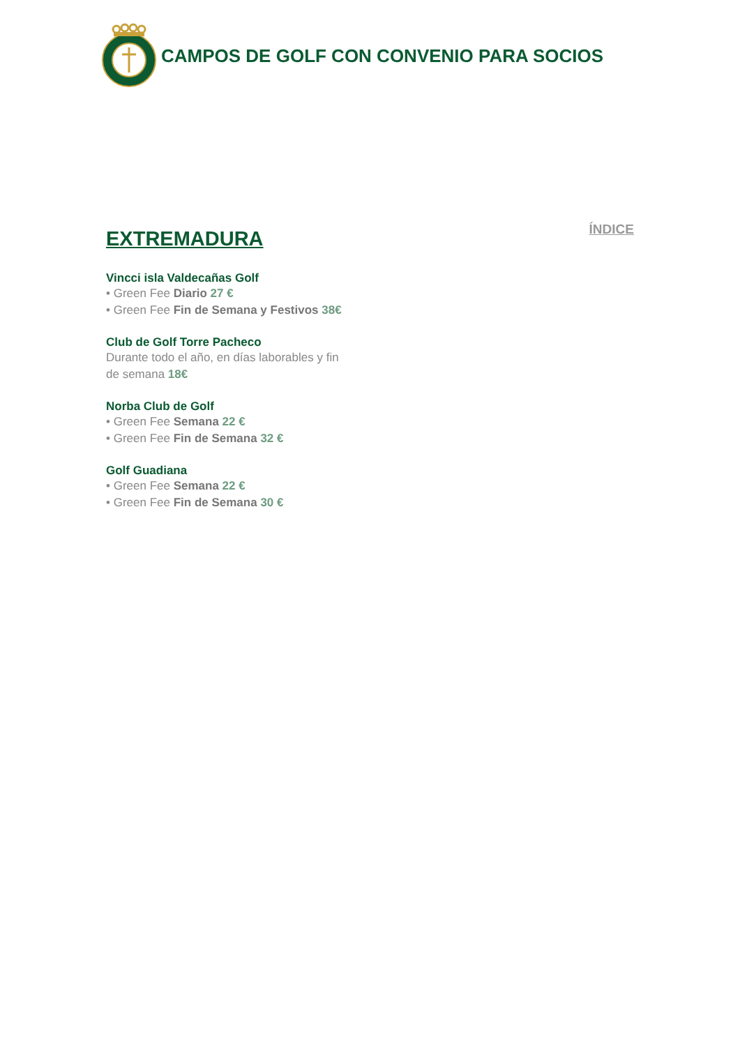CAMPOS DE GOLF CON CONVENIO PARA SOCIOS
EXTREMADURA
ÍNDICE
Vincci isla Valdecañas Golf
• Green Fee Diario 27 €
• Green Fee Fin de Semana y Festivos 38€
Club de Golf Torre Pacheco
Durante todo el año, en días laborables y fin
de semana 18€
Norba Club de Golf
• Green Fee Semana 22 €
• Green Fee Fin de Semana 32 €
Golf Guadiana
• Green Fee Semana 22 €
• Green Fee Fin de Semana 30 €